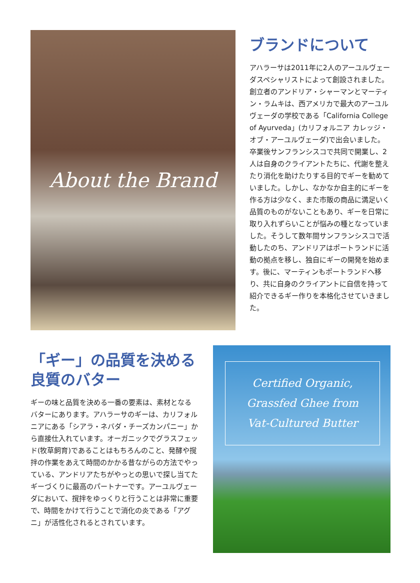About the Brand
ブランドについて
アハラーサは2011年に2人のアーユルヴェーダスペシャリストによって創設されました。創立者のアンドリア・シャーマンとマーティン・ラムキは、西アメリカで最大のアーユルヴェーダの学校である「California College of Ayurveda」(カリフォルニア カレッジ・オブ・アーユルヴェーダ)で出会いました。卒業後サンフランシスコで共同で開業し、2人は自身のクライアントたちに、代謝を整えたり消化を助けたりする目的でギーを勧めていました。しかし、なかなか自主的にギーを作る方は少なく、また市販の商品に満足いく品質のものがないこともあり、ギーを日常に取り入れずらいことが悩みの種となっていました。そうして数年間サンフランシスコで活動したのち、アンドリアはポートランドに活動の拠点を移し、独自にギーの開発を始めます。後に、マーティンもポートランドへ移り、共に自身のクライアントに自信を持って紹介できるギー作りを本格化させていきました。
「ギー」の品質を決める
良質のバター
ギーの味と品質を決める一番の要素は、素材となるバターにあります。アハラーサのギーは、カリフォルニアにある「シアラ・ネバダ・チーズカンパニー」から直接仕入れています。オーガニックでグラスフェッド(牧草飼育)であることはもちろんのこと、発酵や撹拌の作業をあえて時間のかかる昔ながらの方法でやっている、アンドリアたちがやっとの思いで探し当てたギーづくりに最高のパートナーです。アーユルヴェーダにおいて、撹拌をゆっくりと行うことは非常に重要で、時間をかけて行うことで消化の炎である「アグニ」が活性化されるとされています。
Certified Organic,
Grassfed Ghee from
Vat-Cultured Butter